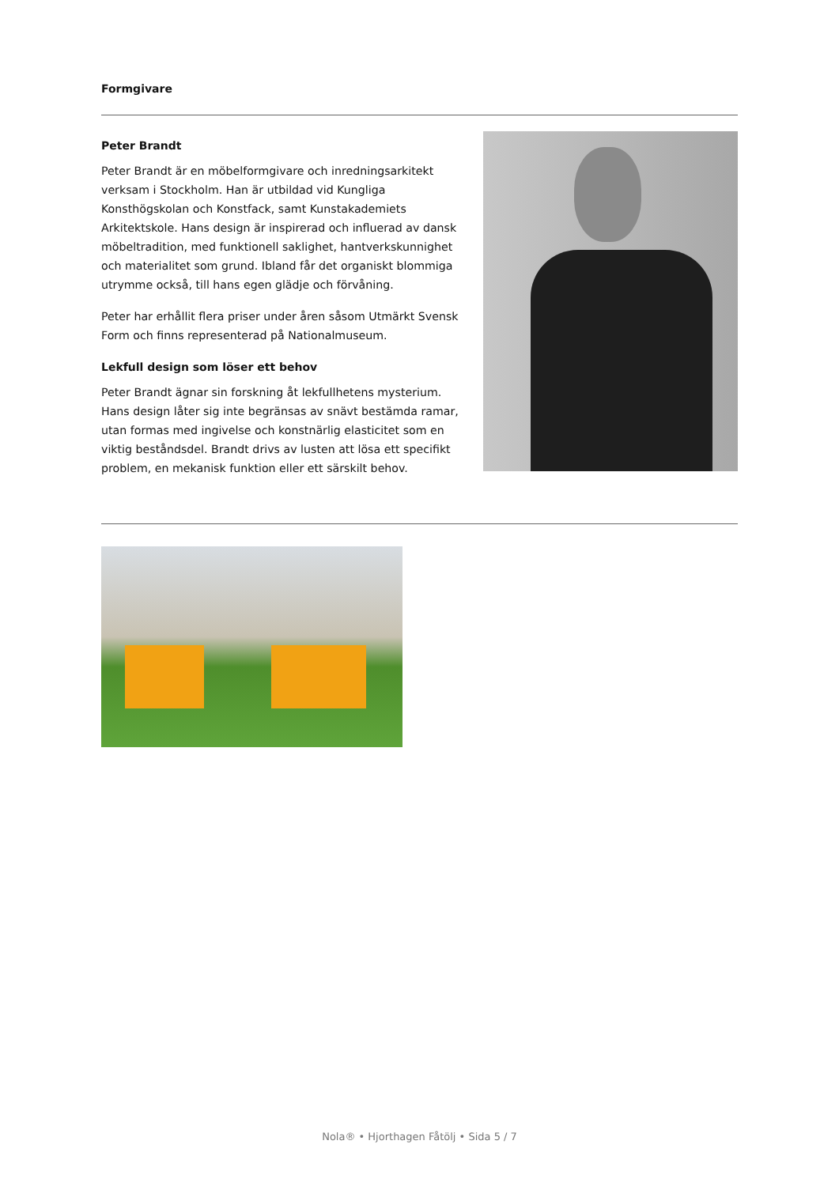Formgivare
Peter Brandt
Peter Brandt är en möbelformgivare och inredningsarkitekt verksam i Stockholm. Han är utbildad vid Kungliga Konsthögskolan och Konstfack, samt Kunstakademiets Arkitektskole. Hans design är inspirerad och influerad av dansk möbeltradition, med funktionell saklighet, hantverkskunnighet och materialitet som grund. Ibland får det organiskt blommiga utrymme också, till hans egen glädje och förvåning.
Peter har erhållit flera priser under åren såsom Utmärkt Svensk Form och finns representerad på Nationalmuseum.
Lekfull design som löser ett behov
Peter Brandt ägnar sin forskning åt lekfullhetens mysterium. Hans design låter sig inte begränsas av snävt bestämda ramar, utan formas med ingivelse och konstnärlig elasticitet som en viktig beståndsdel. Brandt drivs av lusten att lösa ett specifikt problem, en mekanisk funktion eller ett särskilt behov.
Nola® • Hjorthagen Fåtölj • Sida 5 / 7